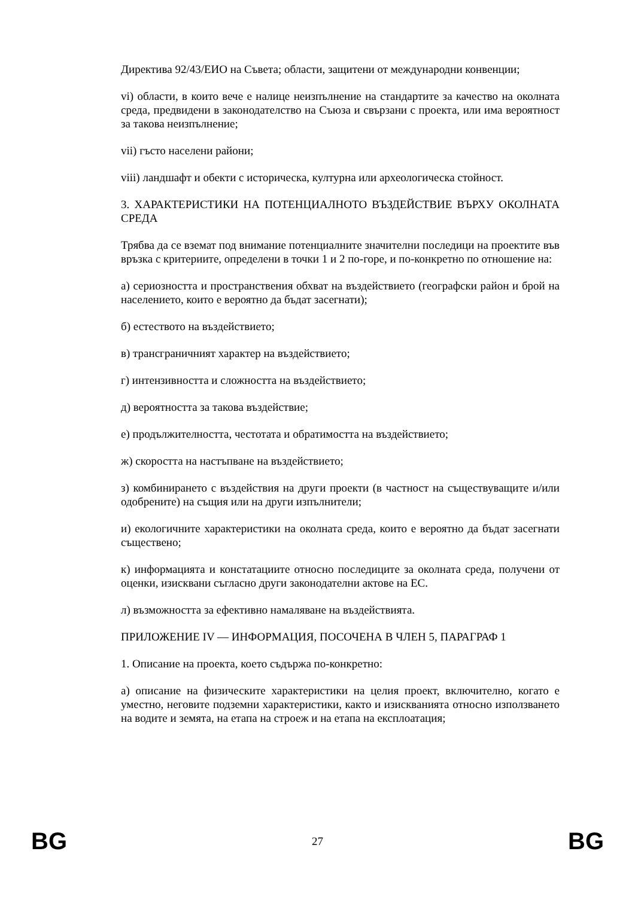Директива 92/43/ЕИО на Съвета; области, защитени от международни конвенции;
vi) области, в които вече е налице неизпълнение на стандартите за качество на околната среда, предвидени в законодателство на Съюза и свързани с проекта, или има вероятност за такова неизпълнение;
vii) гъсто населени райони;
viii) ландшафт и обекти с историческа, културна или археологическа стойност.
3. ХАРАКТЕРИСТИКИ НА ПОТЕНЦИАЛНОТО ВЪЗДЕЙСТВИЕ ВЪРХУ ОКОЛНАТА СРЕДА
Трябва да се вземат под внимание потенциалните значителни последици на проектите във връзка с критериите, определени в точки 1 и 2 по-горе, и по-конкретно по отношение на:
а) сериозността и пространствения обхват на въздействието (географски район и брой на населението, които е вероятно да бъдат засегнати);
б) естеството на въздействието;
в) трансграничният характер на въздействието;
г) интензивността и сложността на въздействието;
д) вероятността за такова въздействие;
е) продължителността, честотата и обратимостта на въздействието;
ж) скоростта на настъпване на въздействието;
з) комбинирането с въздействия на други проекти (в частност на съществуващите и/или одобрените) на същия или на други изпълнители;
и) екологичните характеристики на околната среда, които е вероятно да бъдат засегнати съществено;
к) информацията и констатациите относно последиците за околната среда, получени от оценки, изисквани съгласно други законодателни актове на ЕС.
л) възможността за ефективно намаляване на въздействията.
ПРИЛОЖЕНИЕ IV — ИНФОРМАЦИЯ, ПОСОЧЕНА В ЧЛЕН 5, ПАРАГРАФ 1
1. Описание на проекта, което съдържа по-конкретно:
а) описание на физическите характеристики на целия проект, включително, когато е уместно, неговите подземни характеристики, както и изискванията относно използването на водите и земята, на етапа на строеж и на етапа на експлоатация;
BG 27 BG